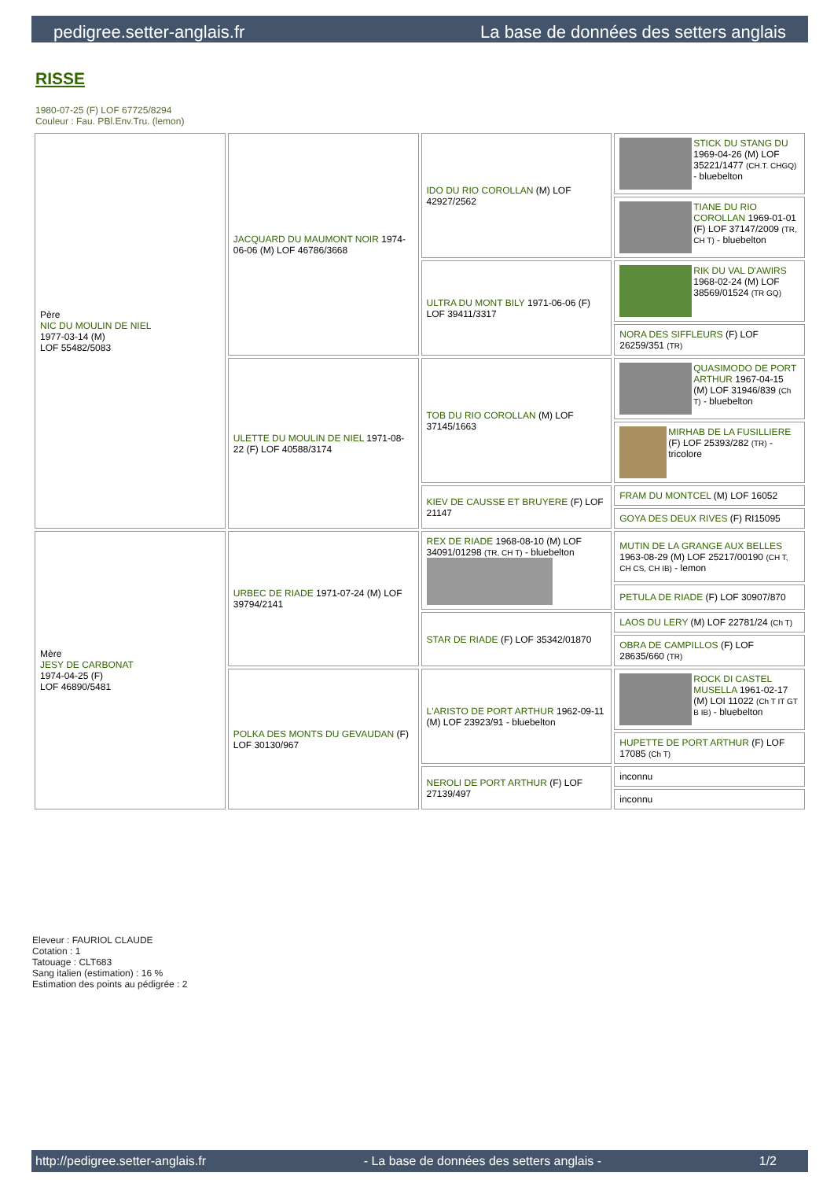pedigree.setter-anglais.fr La base de données des setters anglais
RISSE
1980-07-25 (F) LOF 67725/8294
Couleur : Fau. PBl.Env.Tru. (lemon)
| Père NIC DU MOULIN DE NIEL 1977-03-14 (M) LOF 55482/5083 | JACQUARD DU MAUMONT NOIR 1974-06-06 (M) LOF 46786/3668 | IDO DU RIO COROLLAN (M) LOF 42927/2562 | STICK DU STANG DU 1969-04-26 (M) LOF 35221/1477 (CH.T. CHGQ) - bluebelton |
| | | | TIANE DU RIO COROLLAN 1969-01-01 (F) LOF 37147/2009 (TR, CH T) - bluebelton |
| | | ULTRA DU MONT BILY 1971-06-06 (F) LOF 39411/3317 | RIK DU VAL D'AWIRS 1968-02-24 (M) LOF 38569/01524 (TR GQ) |
| | | | NORA DES SIFFLEURS (F) LOF 26259/351 (TR) |
| | ULETTE DU MOULIN DE NIEL 1971-08-22 (F) LOF 40588/3174 | TOB DU RIO COROLLAN (M) LOF 37145/1663 | QUASIMODO DE PORT ARTHUR 1967-04-15 (M) LOF 31946/839 (Ch T) - bluebelton |
| | | | MIRHAB DE LA FUSILLIERE (F) LOF 25393/282 (TR) - tricolore |
| | | KIEV DE CAUSSE ET BRUYERE (F) LOF 21147 | FRAM DU MONTCEL (M) LOF 16052 |
| | | | GOYA DES DEUX RIVES (F) RI15095 |
| Mère JESY DE CARBONAT 1974-04-25 (F) LOF 46890/5481 | URBEC DE RIADE 1971-07-24 (M) LOF 39794/2141 | REX DE RIADE 1968-08-10 (M) LOF 34091/01298 (TR, CH T) - bluebelton | MUTIN DE LA GRANGE AUX BELLES 1963-08-29 (M) LOF 25217/00190 (CH T, CH CS, CH IB) - lemon |
| | | | PETULA DE RIADE (F) LOF 30907/870 |
| | | STAR DE RIADE (F) LOF 35342/01870 | LAOS DU LERY (M) LOF 22781/24 (Ch T) |
| | | | OBRA DE CAMPILLOS (F) LOF 28635/660 (TR) |
| | POLKA DES MONTS DU GEVAUDAN (F) LOF 30130/967 | L'ARISTO DE PORT ARTHUR 1962-09-11 (M) LOF 23923/91 - bluebelton | ROCK DI CASTEL MUSELLA 1961-02-17 (M) LOI 11022 (Ch T IT GT B IB) - bluebelton |
| | | | HUPETTE DE PORT ARTHUR (F) LOF 17085 (Ch T) |
| | | NEROLI DE PORT ARTHUR (F) LOF 27139/497 | inconnu |
| | | | inconnu |
Eleveur : FAURIOL CLAUDE
Cotation : 1
Tatouage : CLT683
Sang italien (estimation) : 16 %
Estimation des points au pédigrée : 2
http://pedigree.setter-anglais.fr - La base de données des setters anglais - 1/2